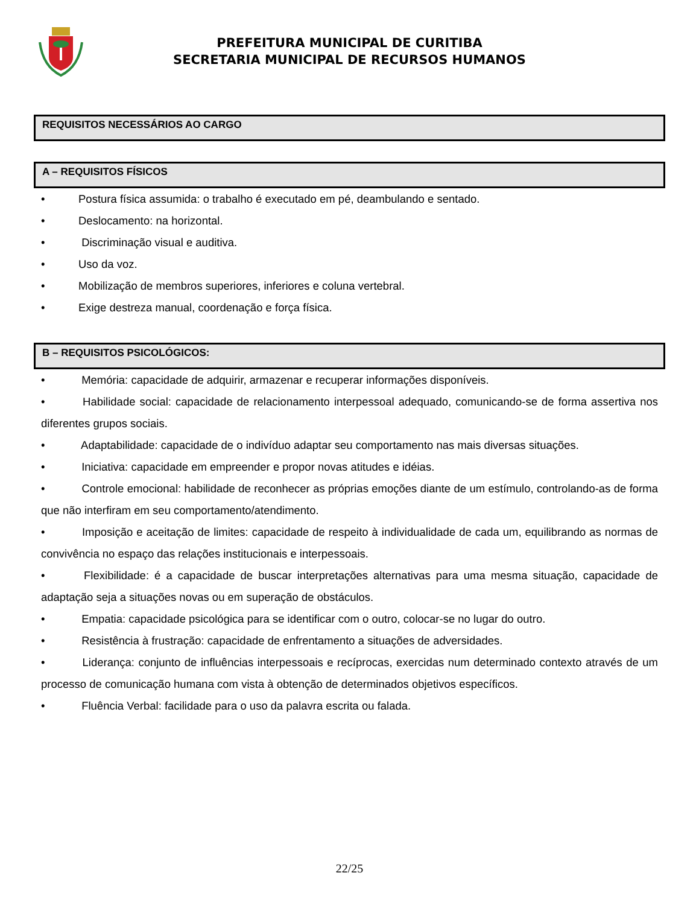PREFEITURA MUNICIPAL DE CURITIBA
SECRETARIA MUNICIPAL DE RECURSOS HUMANOS
REQUISITOS NECESSÁRIOS AO CARGO
A – REQUISITOS FÍSICOS
• Postura física assumida: o trabalho é executado em pé, deambulando e sentado.
• Deslocamento: na horizontal.
• Discriminação visual e auditiva.
• Uso da voz.
• Mobilização de membros superiores, inferiores e coluna vertebral.
• Exige destreza manual, coordenação e força física.
B – REQUISITOS PSICOLÓGICOS:
• Memória: capacidade de adquirir, armazenar e recuperar informações disponíveis.
• Habilidade social: capacidade de relacionamento interpessoal adequado, comunicando-se de forma assertiva nos diferentes grupos sociais.
• Adaptabilidade: capacidade de o indivíduo adaptar seu comportamento nas mais diversas situações.
• Iniciativa: capacidade em empreender e propor novas atitudes e idéias.
• Controle emocional: habilidade de reconhecer as próprias emoções diante de um estímulo, controlando-as de forma que não interfiram em seu comportamento/atendimento.
• Imposição e aceitação de limites: capacidade de respeito à individualidade de cada um, equilibrando as normas de convivência no espaço das relações institucionais e interpessoais.
• Flexibilidade: é a capacidade de buscar interpretações alternativas para uma mesma situação, capacidade de adaptação seja a situações novas ou em superação de obstáculos.
• Empatia: capacidade psicológica para se identificar com o outro, colocar-se no lugar do outro.
• Resistência à frustração: capacidade de enfrentamento a situações de adversidades.
• Liderança: conjunto de influências interpessoais e recíprocas, exercidas num determinado contexto através de um processo de comunicação humana com vista à obtenção de determinados objetivos específicos.
• Fluência Verbal: facilidade para o uso da palavra escrita ou falada.
22/25